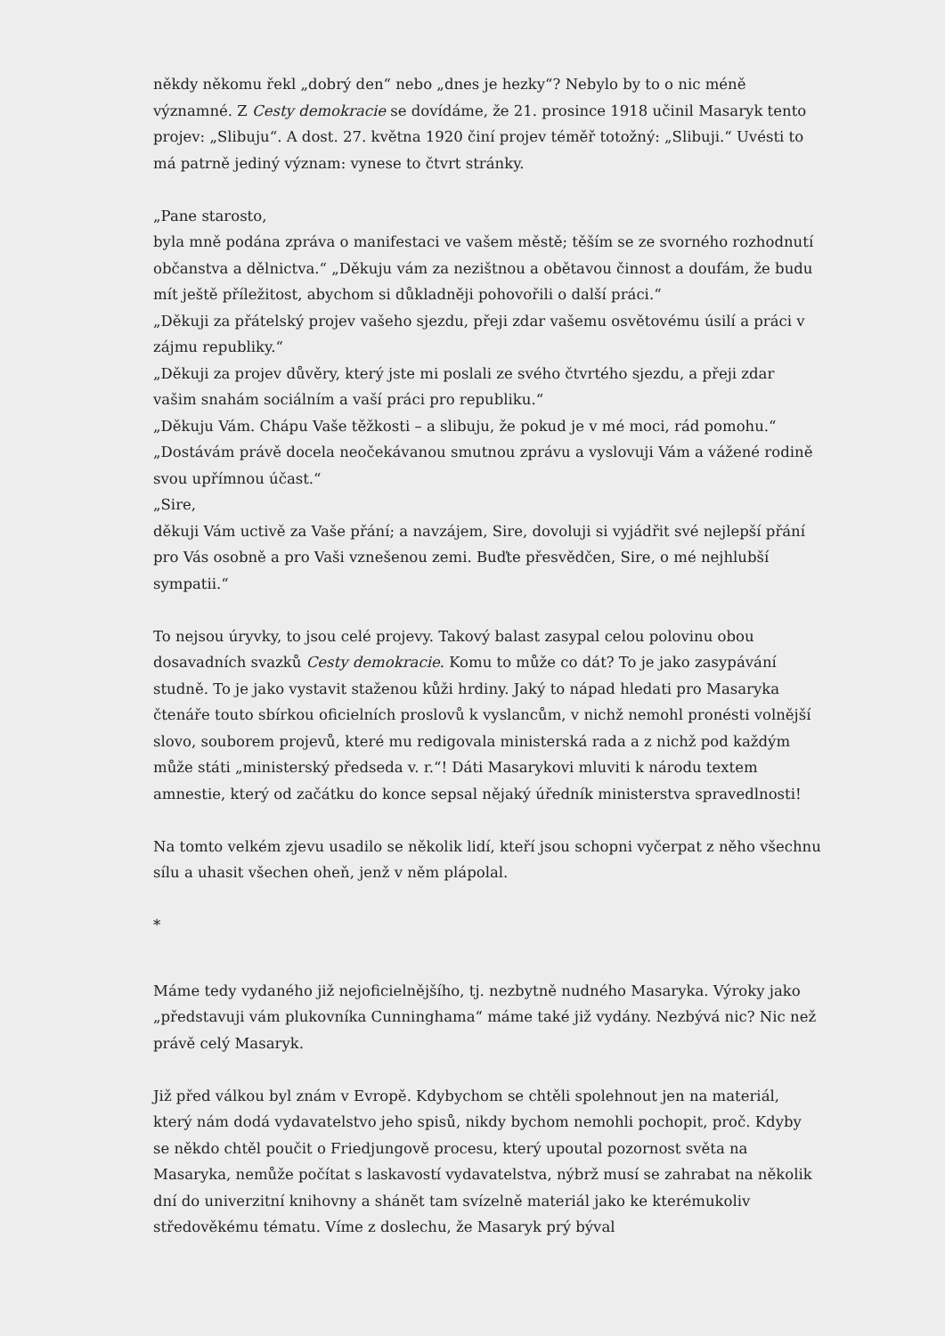někdy někomu řekl „dobrý den“ nebo „dnes je hezky“? Nebylo by to o nic méně významné. Z Cesty demokracie se dovídáme, že 21. prosince 1918 učinil Masaryk tento projev: „Slibuju“. A dost. 27. května 1920 činí projev téměř totožný: „Slibuji.“ Uvésti to má patrně jediný význam: vynese to čtvrt stránky.
„Pane starosto,
byla mně podána zpráva o manifestaci ve vašem městě; těším se ze svorného rozhodnutí občanstva a dělnictva.“ „Děkuju vám za nezištnou a obětavou činnost a doufám, že budu mít ještě příležitost, abychom si důkladněji pohovořili o další práci.“
„Děkuji za přátelský projev vašeho sjezdu, přeji zdar vašemu osvětovému úsilí a práci v zájmu republiky.“
„Děkuji za projev důvěry, který jste mi poslali ze svého čtvrtého sjezdu, a přeji zdar vašim snahám sociálním a vaší práci pro republiku.“
„Děkuju Vám. Chápu Vaše těžkosti – a slibuju, že pokud je v mé moci, rád pomohu.“
„Dostávám právě docela neočekávanou smutnou zprávu a vyslovuji Vám a vážené rodině svou upřímnou účast.“
„Sire,
děkuji Vám uctivě za Vaše přání; a navzájem, Sire, dovoluji si vyjádřit své nejlepší přání pro Vás osobně a pro Vaši vznešenou zemi. Buďte přesvědčen, Sire, o mé nejhlubší sympatii.“
To nejsou úryvky, to jsou celé projevy. Takový balast zasypal celou polovinu obou dosavadních svazků Cesty demokracie. Komu to může co dát? To je jako zasypávání studně. To je jako vystavit staženou kůži hrdiny. Jaký to nápad hledati pro Masaryka čtenáře touto sbírkou oficielních proslovů k vyslancům, v nichž nemohl pronésti volnější slovo, souborem projevů, které mu redigovala ministerská rada a z nichž pod každým může státi „ministerský předseda v. r.“! Dáti Masarykovi mluviti k národu textem amnestie, který od začátku do konce sepsal nějaký úředník ministerstva spravedlnosti!
Na tomto velkém zjevu usadilo se několik lidí, kteří jsou schopni vyčerpat z něho všechnu sílu a uhasit všechen oheň, jenž v něm plápolal.
*
Máme tedy vydaného již nejoficielnějšího, tj. nezbytně nudného Masaryka. Výroky jako „představuji vám plukovníka Cunninghama“ máme také již vydány. Nezbývá nic? Nic než právě celý Masaryk.
Již před válkou byl znám v Evropě. Kdybychom se chtěli spolehnout jen na materiál, který nám dodá vydavatelstvo jeho spisů, nikdy bychom nemohli pochopit, proč. Kdyby se někdo chtěl poučit o Friedjungově procesu, který upoutal pozornost světa na Masaryka, nemůže počítat s laskavostí vydavatelstva, nýbrž musí se zahrabat na několik dní do univerzitní knihovny a shánět tam svízelně materiál jako ke kterémukoliv středověkému tématu. Víme z doslechu, že Masaryk prý býval